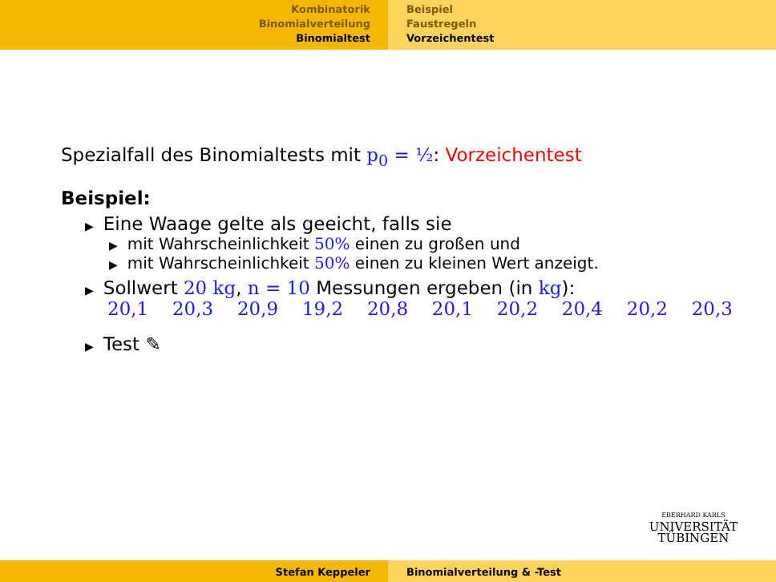Kombinatorik
Binomialverteilung
Binomialtest
Beispiel
Faustregeln
Vorzeichentest
Spezialfall des Binomialtests mit p<sub>0</sub> = ½: Vorzeichentest
Beispiel:
▶ Eine Waage gelte als geeicht, falls sie
▶ mit Wahrscheinlichkeit 50% einen zu großen und
▶ mit Wahrscheinlichkeit 50% einen zu kleinen Wert anzeigt.
▶ Sollwert 20 kg, n = 10 Messungen ergeben (in kg):
20,1 20,3 20,9 19,2 20,8 20,1 20,2 20,4 20,2 20,3
▶ Test ✎
EBERHARD KARLS
UNIVERSITÄT
TÜBINGEN
Stefan Keppeler Binomialverteilung & -Test